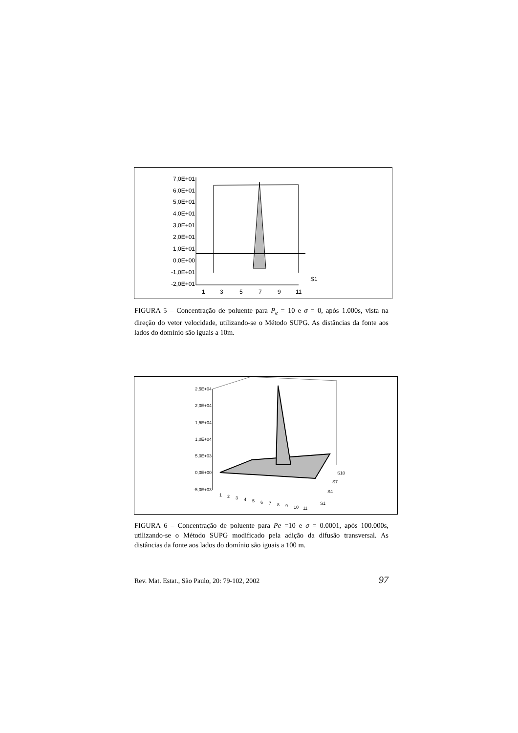7,0E+01
6,0E+01
5,0E+01
4,0E+01
3,0E+01
2,0E+01
1,0E+01
0,0E+00
-1,0E+01
-2,0E+01
1
3
5
7
9
11
S1
FIGURA 5 – Concentração de poluente para P<sub>e</sub> = 10 e σ = 0, após 1.000s, vista na direção do vetor velocidade, utilizando-se o Método SUPG. As distâncias da fonte aos lados do domínio são iguais a 10m.
2,5E+04
2,0E+04
1,5E+04
1,0E+04
5,0E+03
0,0E+00
-5,0E+03
1
2
3
4
5
6
7
8
9
10
11
S10
S7
S4
S1
FIGURA 6 – Concentração de poluente para Pe =10 e σ = 0.0001, após 100.000s, utilizando-se o Método SUPG modificado pela adição da difusão transversal. As distâncias da fonte aos lados do domínio são iguais a 100 m.
Rev. Mat. Estat., São Paulo, 20: 79-102, 2002 97